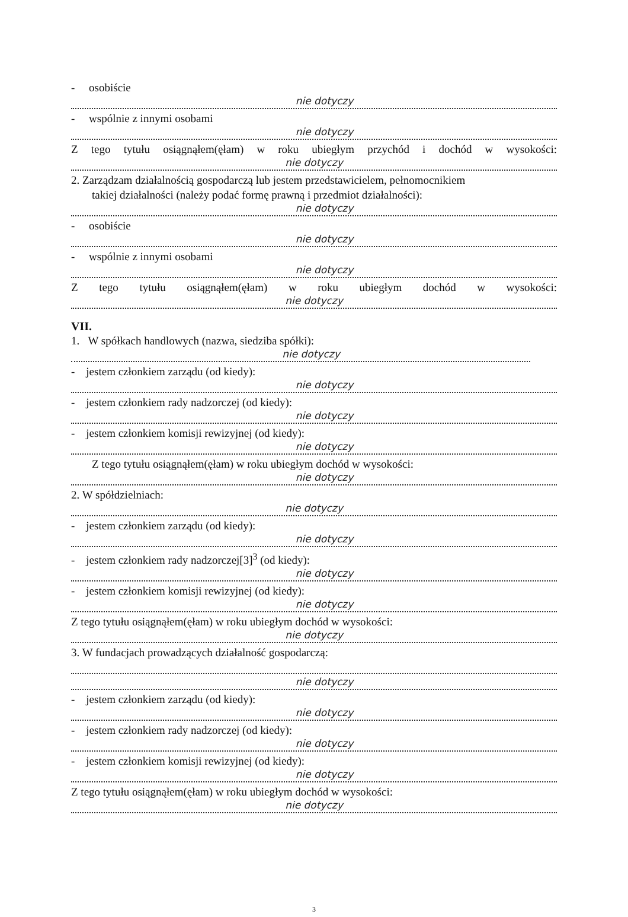- osobiście
nie dotyczy
- wspólnie z innymi osobami
nie dotyczy
Z tego tytułu osiągnąłem(ęłam) w roku ubiegłym przychód i dochód w wysokości:
nie dotyczy
2. Zarządzam działalnością gospodarczą lub jestem przedstawicielem, pełnomocnikiem
takiej działalności (należy podać formę prawną i przedmiot działalności):
nie dotyczy
- osobiście
nie dotyczy
- wspólnie z innymi osobami
nie dotyczy
Z tego tytułu osiągnąłem(ęłam) w roku ubiegłym dochód w wysokości:
nie dotyczy
VII.
1. W spółkach handlowych (nazwa, siedziba spółki):
nie dotyczy
- jestem członkiem zarządu (od kiedy):
nie dotyczy
- jestem członkiem rady nadzorczej (od kiedy):
nie dotyczy
- jestem członkiem komisji rewizyjnej (od kiedy):
nie dotyczy
Z tego tytułu osiągnąłem(ęłam) w roku ubiegłym dochód w wysokości:
nie dotyczy
2. W spółdzielniach:
nie dotyczy
- jestem członkiem zarządu (od kiedy):
nie dotyczy
- jestem członkiem rady nadzorczej[3]<sup>3</sup> (od kiedy):
nie dotyczy
- jestem członkiem komisji rewizyjnej (od kiedy):
nie dotyczy
Z tego tytułu osiągnąłem(ęłam) w roku ubiegłym dochód w wysokości:
nie dotyczy
3. W fundacjach prowadzących działalność gospodarczą:
nie dotyczy
- jestem członkiem zarządu (od kiedy):
nie dotyczy
- jestem członkiem rady nadzorczej (od kiedy):
nie dotyczy
- jestem członkiem komisji rewizyjnej (od kiedy):
nie dotyczy
Z tego tytułu osiągnąłem(ęłam) w roku ubiegłym dochód w wysokości:
nie dotyczy
3